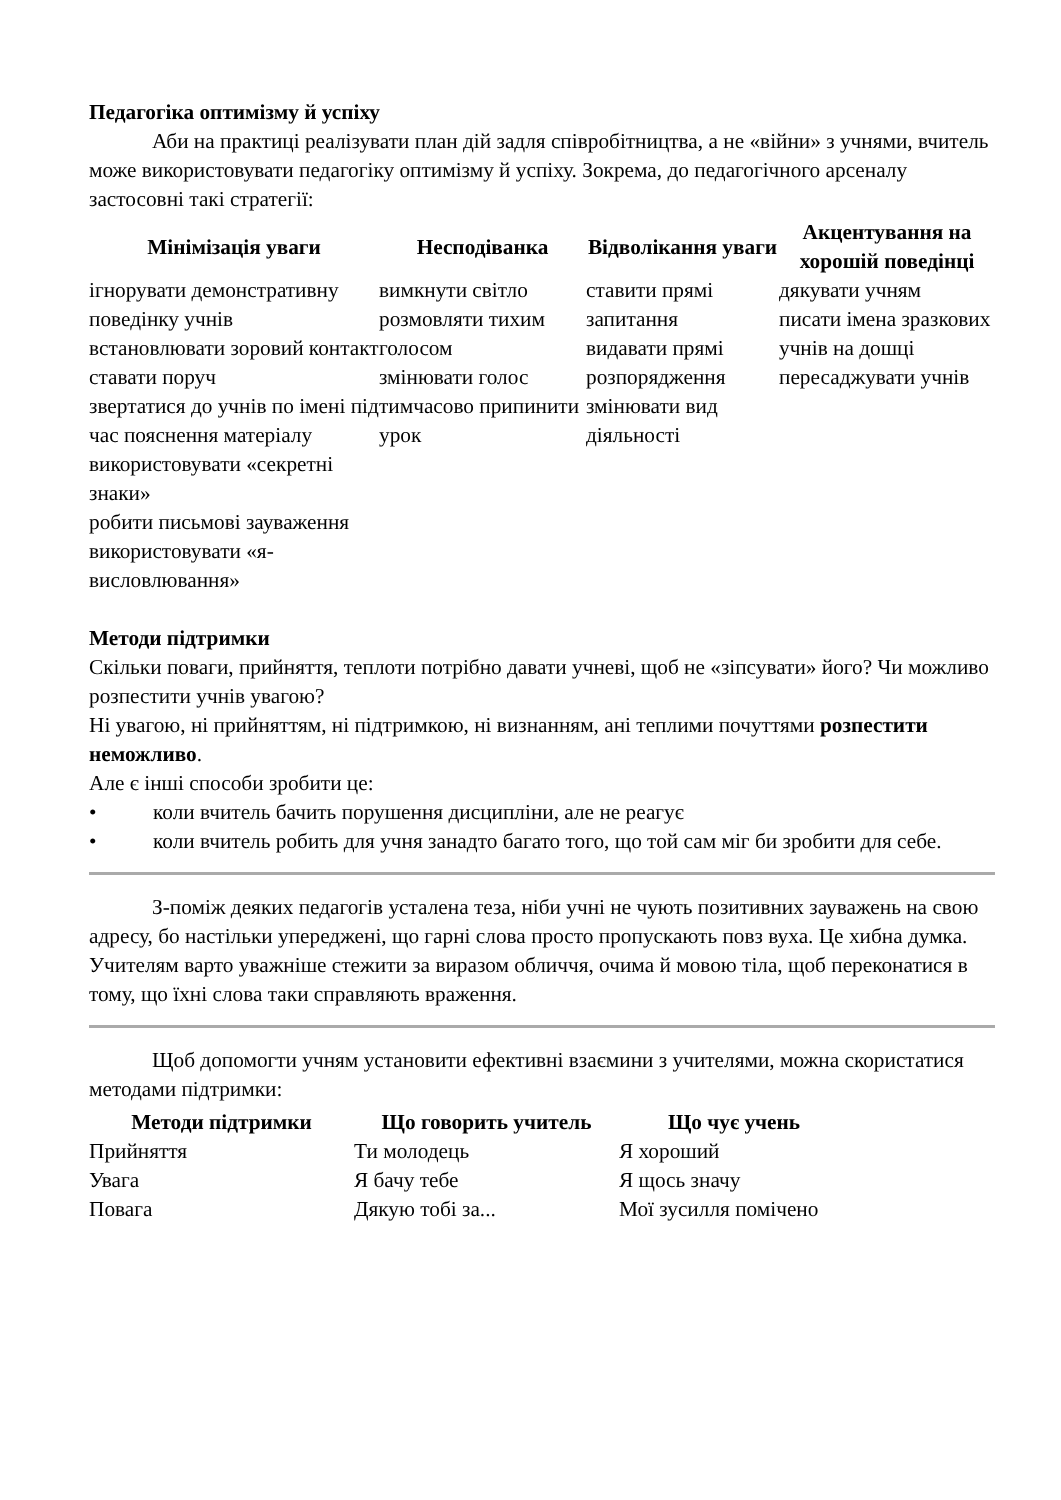Педагогіка оптимізму й успіху
Аби на практиці реалізувати план дій задля співробітництва, а не «війни» з учнями, вчитель може використовувати педагогіку оптимізму й успіху. Зокрема, до педагогічного арсеналу застосовні такі стратегії:
| Мінімізація уваги | Несподіванка | Відволікання уваги | Акцентування на хорошій поведінці |
| --- | --- | --- | --- |
| ігнорувати демонстративну поведінку учнів встановлювати зоровий контакт ставати поруч звертатися до учнів по імені під час пояснення матеріалу використовувати «секретні знаки» робити письмові зауваження використовувати «я-висловлювання» | вимкнути світло розмовляти тихим голосом змінювати голос тимчасово припинити урок | ставити прямі запитання видавати прямі розпорядження змінювати вид діяльності | дякувати учням писати імена зразкових учнів на дошці пересаджувати учнів |
Методи підтримки
Скільки поваги, прийняття, теплоти потрібно давати учневі, щоб не «зіпсувати» його? Чи можливо розпестити учнів увагою?
Ні увагою, ні прийняттям, ні підтримкою, ні визнанням, ані теплими почуттями розпестити неможливо.
Але є інші способи зробити це:
• коли вчитель бачить порушення дисципліни, але не реагує
• коли вчитель робить для учня занадто багато того, що той сам міг би зробити для себе.
З-поміж деяких педагогів усталена теза, ніби учні не чують позитивних зауважень на свою адресу, бо настільки упереджені, що гарні слова просто пропускають повз вуха. Це хибна думка. Учителям варто уважніше стежити за виразом обличчя, очима й мовою тіла, щоб переконатися в тому, що їхні слова таки справляють враження.
Щоб допомогти учням установити ефективні взаємини з учителями, можна скористатися методами підтримки:
| Методи підтримки | Що говорить учитель | Що чує учень |
| --- | --- | --- |
| Прийняття | Ти молодець | Я хороший |
| Увага | Я бачу тебе | Я щось значу |
| Повага | Дякую тобі за... | Мої зусилля помічено |